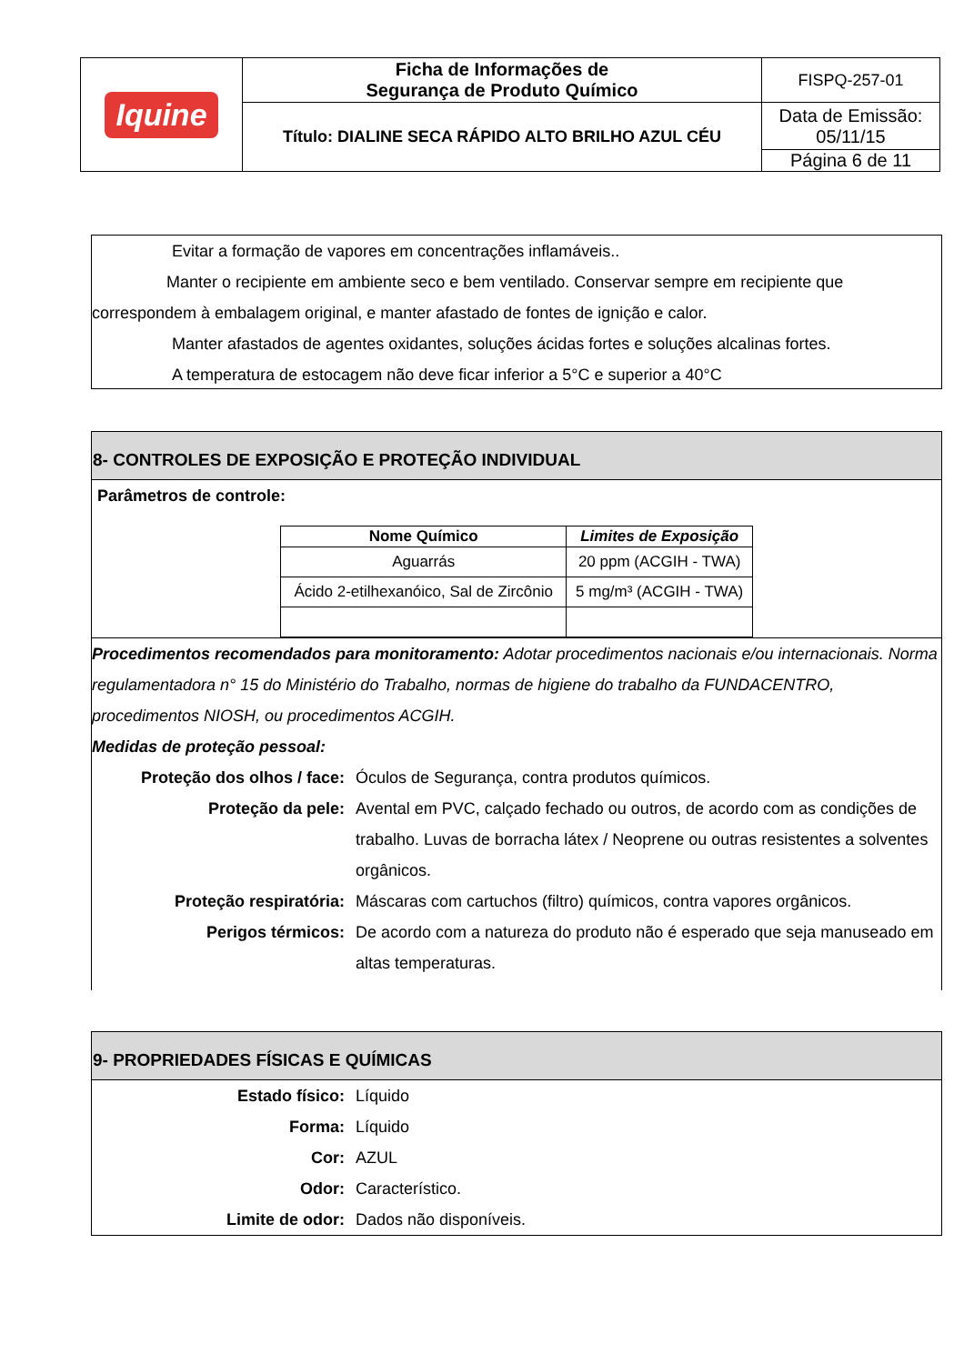| Iquine | Ficha de Informações de Segurança de Produto Químico | FISPQ-257-01 |
| | Título: DIALINE SECA RÁPIDO ALTO BRILHO AZUL CÉU | Data de Emissão: 05/11/15 |
| | | Página 6 de 11 |
Evitar a formação de vapores em concentrações inflamáveis..
Manter o recipiente em ambiente seco e bem ventilado. Conservar sempre em recipiente que correspondem à embalagem original, e manter afastado de fontes de ignição e calor.
Manter afastados de agentes oxidantes, soluções ácidas fortes e soluções alcalinas fortes.
A temperatura de estocagem não deve ficar inferior a 5°C e superior a 40°C
8- CONTROLES DE EXPOSIÇÃO E PROTEÇÃO INDIVIDUAL
Parâmetros de controle:
| Nome Químico | Limites de Exposição |
| --- | --- |
| Aguarrás | 20 ppm (ACGIH - TWA) |
| Ácido 2-etilhexanóico, Sal de Zircônio | 5 mg/m³ (ACGIH - TWA) |
Procedimentos recomendados para monitoramento: Adotar procedimentos nacionais e/ou internacionais. Norma regulamentadora n° 15 do Ministério do Trabalho, normas de higiene do trabalho da FUNDACENTRO, procedimentos NIOSH, ou procedimentos ACGIH.
Medidas de proteção pessoal:
Proteção dos olhos / face: Óculos de Segurança, contra produtos químicos.
Proteção da pele: Avental em PVC, calçado fechado ou outros, de acordo com as condições de trabalho. Luvas de borracha látex / Neoprene ou outras resistentes a solventes orgânicos.
Proteção respiratória: Máscaras com cartuchos (filtro) químicos, contra vapores orgânicos.
Perigos térmicos: De acordo com a natureza do produto não é esperado que seja manuseado em altas temperaturas.
9- PROPRIEDADES FÍSICAS E QUÍMICAS
Estado físico: Líquido
Forma: Líquido
Cor: AZUL
Odor: Característico.
Limite de odor: Dados não disponíveis.